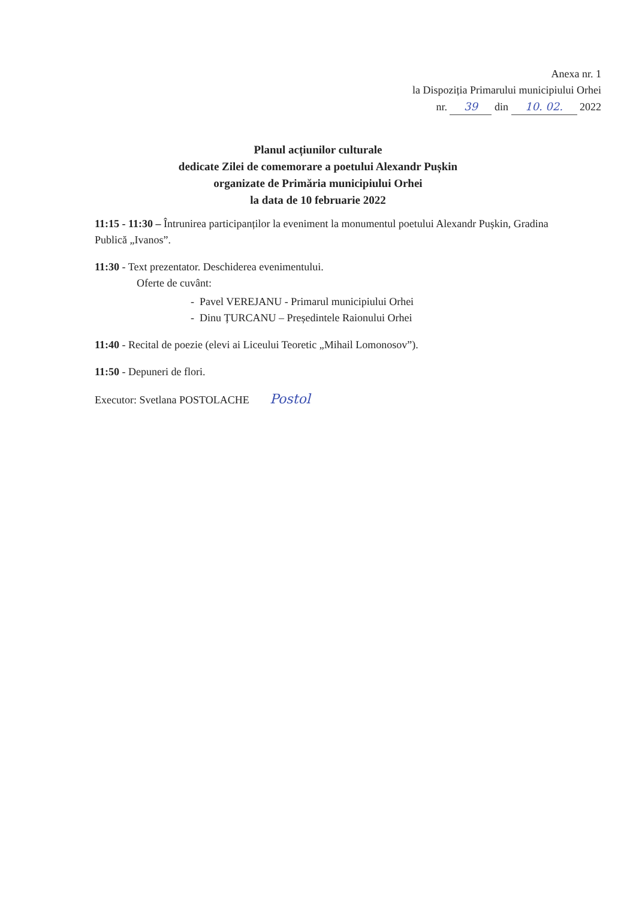Anexa nr. 1
la Dispoziția Primarului municipiului Orhei
nr. 39 din 10. 02. 2022
Planul acțiunilor culturale
dedicate Zilei de comemorare a poetului Alexandr Pușkin
organizate de Primăria municipiului Orhei
la data de 10 februarie 2022
11:15 - 11:30 – Întrunirea participanților la eveniment la monumentul poetului Alexandr Pușkin, Gradina Publică „Ivanos”.
11:30 - Text prezentator. Deschiderea evenimentului.
Oferte de cuvânt:
- Pavel VEREJANU - Primarul municipiului Orhei
- Dinu ȚURCANU – Președintele Raionului Orhei
11:40 - Recital de poezie (elevi ai Liceului Teoretic „Mihail Lomonosov”).
11:50 - Depuneri de flori.
Executor: Svetlana POSTOLACHE Postol